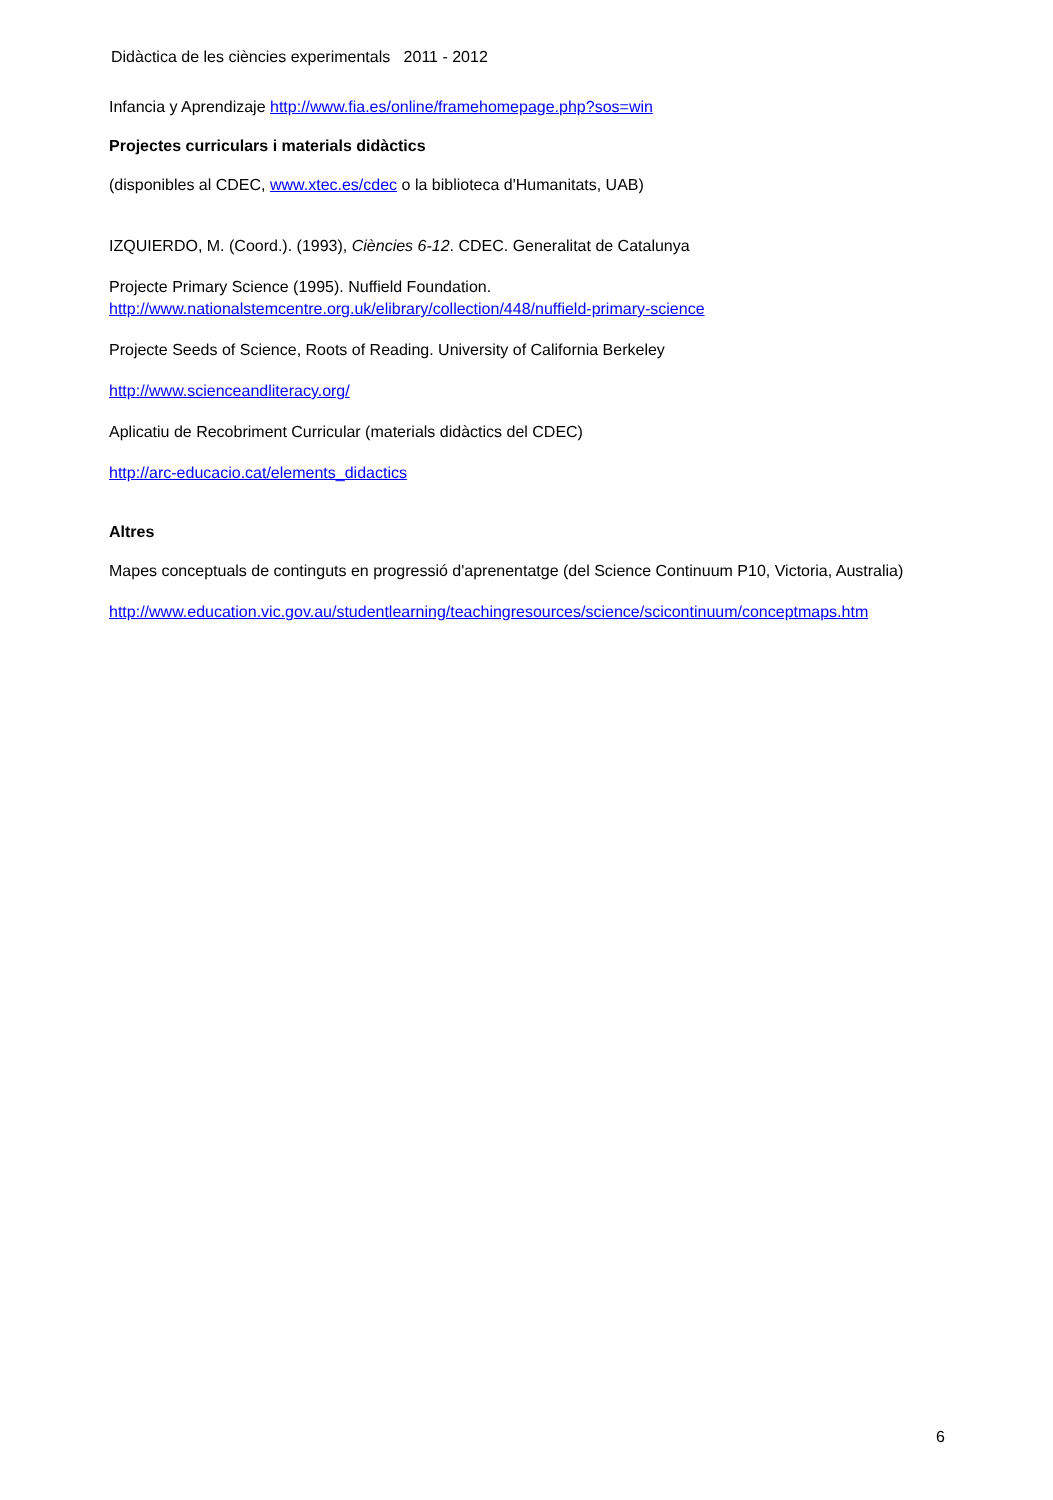Didàctica de les ciències experimentals 2011 - 2012
Infancia y Aprendizaje http://www.fia.es/online/framehomepage.php?sos=win
Projectes curriculars i materials didàctics
(disponibles al CDEC, www.xtec.es/cdec o la biblioteca d'Humanitats, UAB)
IZQUIERDO, M. (Coord.). (1993), Ciències 6-12. CDEC. Generalitat de Catalunya
Projecte Primary Science (1995). Nuffield Foundation.
http://www.nationalstemcentre.org.uk/elibrary/collection/448/nuffield-primary-science
Projecte Seeds of Science, Roots of Reading. University of California Berkeley
http://www.scienceandliteracy.org/
Aplicatiu de Recobriment Curricular (materials didàctics del CDEC)
http://arc-educacio.cat/elements_didactics
Altres
Mapes conceptuals de continguts en progressió d'aprenentatge (del Science Continuum P10, Victoria, Australia)
http://www.education.vic.gov.au/studentlearning/teachingresources/science/scicontinuum/conceptmaps.htm
6